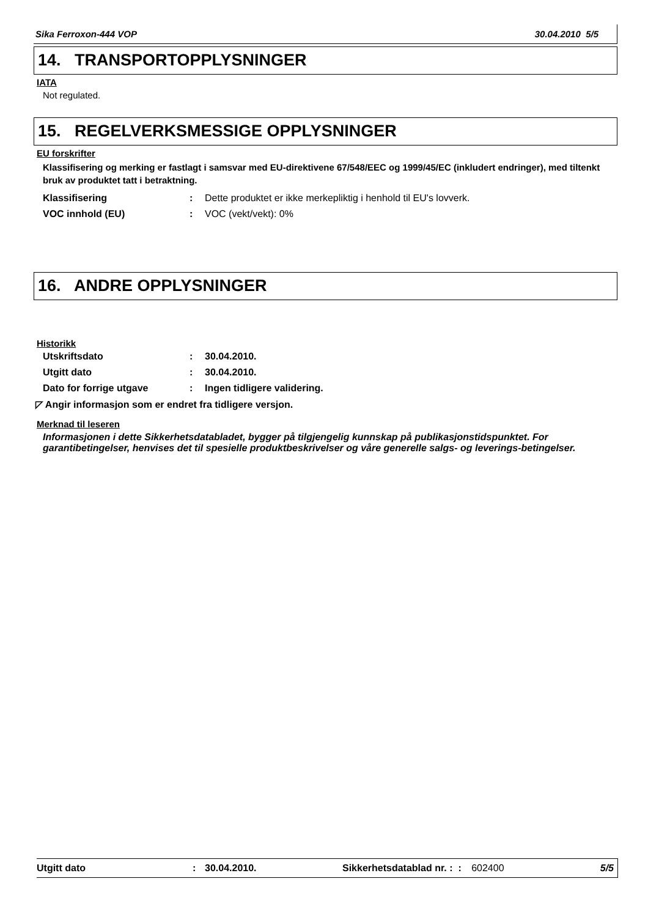Sika Ferroxon-444 VOP 30.04.2010 5/5
14. TRANSPORTOPPLYSNINGER
IATA
Not regulated.
15. REGELVERKSMESSIGE OPPLYSNINGER
EU forskrifter
Klassifisering og merking er fastlagt i samsvar med EU-direktivene 67/548/EEC og 1999/45/EC (inkludert endringer), med tiltenkt bruk av produktet tatt i betraktning.
Klassifisering: Dette produktet er ikke merkepliktig i henhold til EU's lovverk.
VOC innhold (EU): VOC (vekt/vekt): 0%
16. ANDRE OPPLYSNINGER
Historikk
Utskriftsdato: 30.04.2010.
Utgitt dato: 30.04.2010.
Dato for forrige utgave: Ingen tidligere validering.
◸ Angir informasjon som er endret fra tidligere versjon.
Merknad til leseren
Informasjonen i dette Sikkerhetsdatabladet, bygger på tilgjengelig kunnskap på publikasjonstidspunktet. For garantibetingelser, henvises det til spesielle produktbeskrivelser og våre generelle salgs- og leverings-betingelser.
Utgitt dato: 30.04.2010. Sikkerhetsdatablad nr. : : 602400 5/5